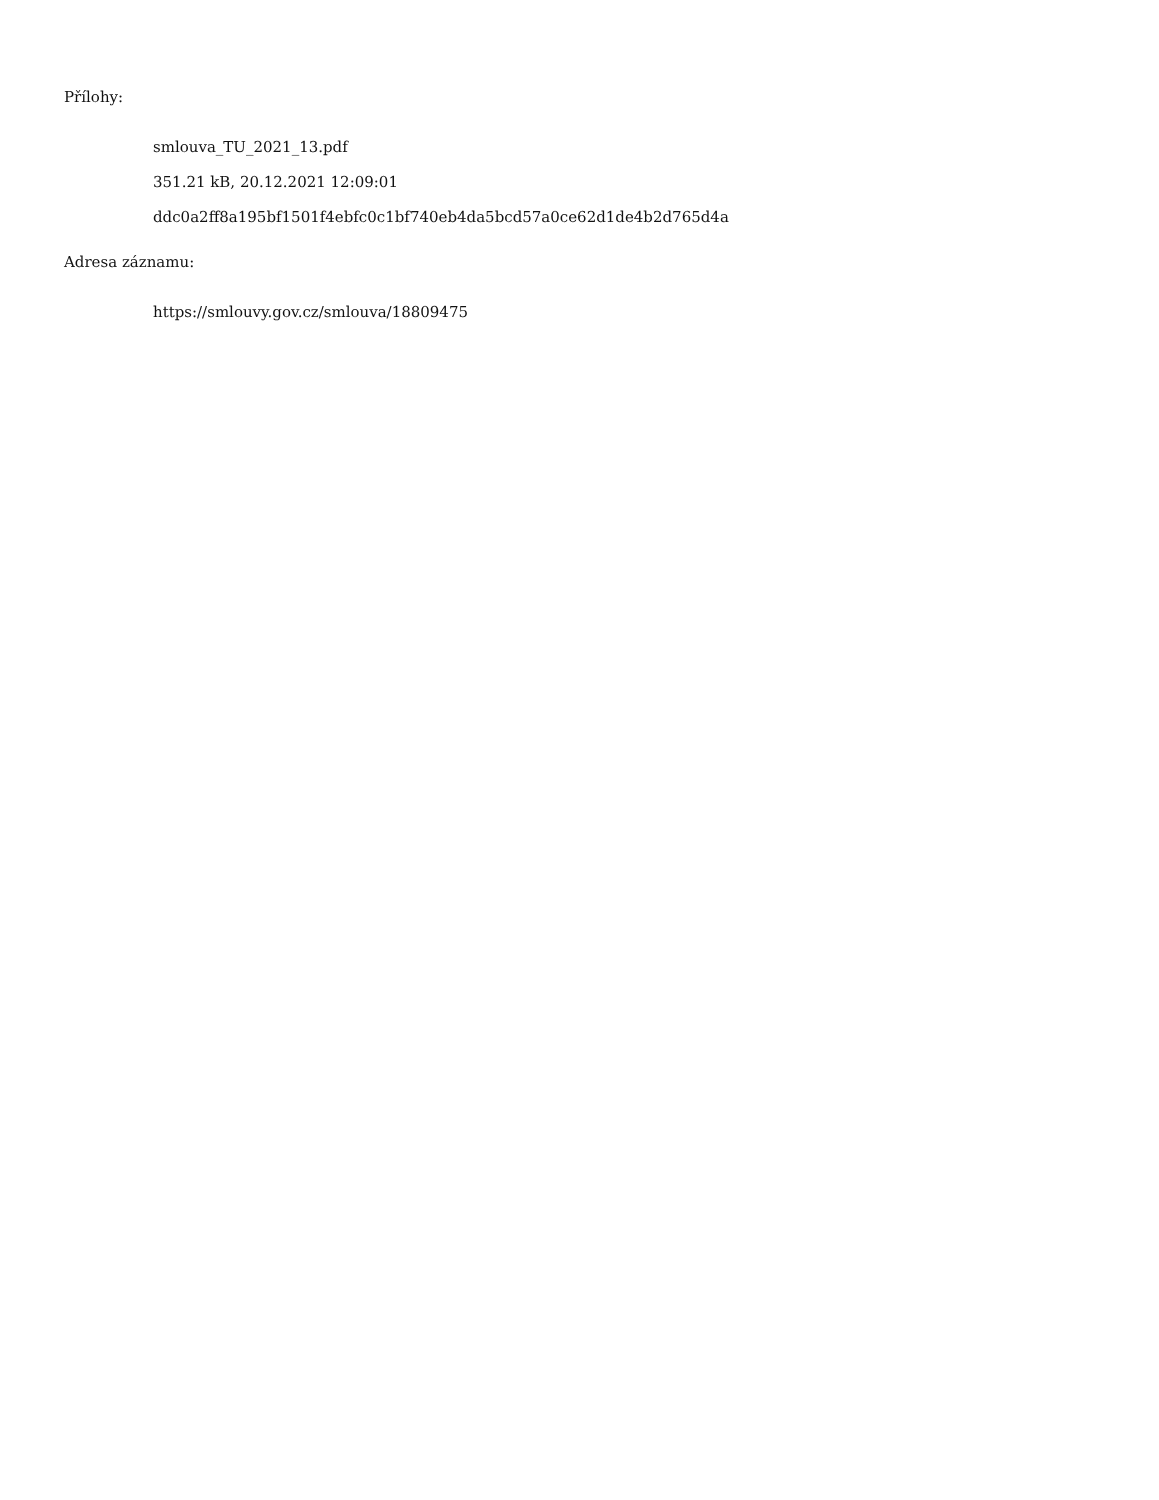Přílohy:
smlouva_TU_2021_13.pdf
351.21 kB, 20.12.2021 12:09:01
ddc0a2ff8a195bf1501f4ebfc0c1bf740eb4da5bcd57a0ce62d1de4b2d765d4a
Adresa záznamu:
https://smlouvy.gov.cz/smlouva/18809475